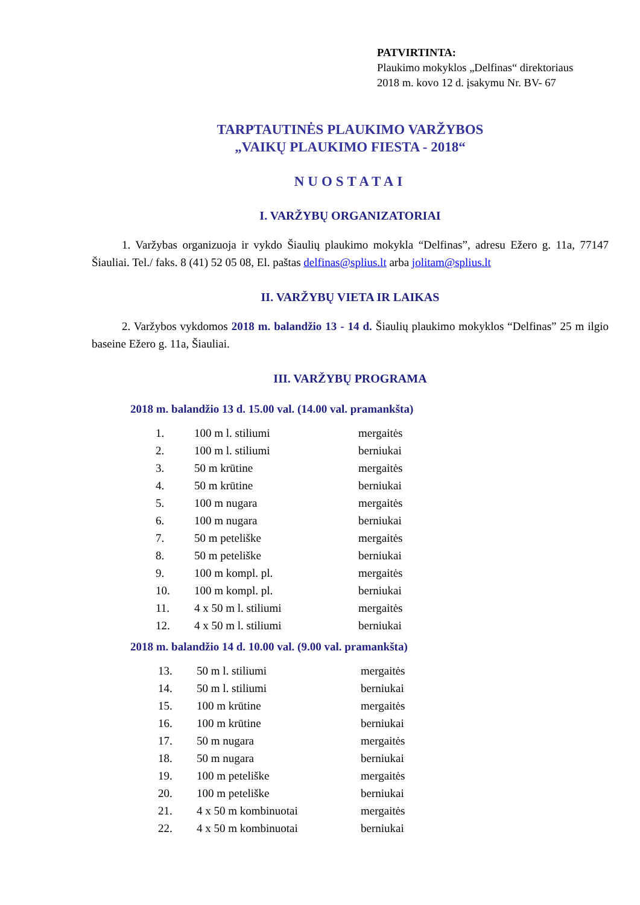PATVIRTINTA:
Plaukimo mokyklos „Delfinas“ direktoriaus
2018 m. kovo 12 d. įsakymu Nr. BV- 67
TARPTAUTINĖS PLAUKIMO VARŽYBOS
„VAIKŲ PLAUKIMO FIESTA - 2018“
NUOSTATAI
I. VARŽYBŲ ORGANIZATORIAI
1. Varžybas organizuoja ir vykdo Šiaulių plaukimo mokykla “Delfinas”, adresu Ežero g. 11a, 77147 Šiauliai. Tel./ faks. 8 (41) 52 05 08, El. paštas delfinas@splius.lt arba jolitam@splius.lt
II. VARŽYBŲ VIETA IR LAIKAS
2. Varžybos vykdomos 2018 m. balandžio 13 - 14 d. Šiaulių plaukimo mokyklos “Delfinas” 25 m ilgio baseine Ežero g. 11a, Šiauliai.
III. VARŽYBŲ PROGRAMA
2018 m. balandžio 13 d. 15.00 val. (14.00 val. pramankšta)
| 1. | 100 m l. stiliumi | mergaitės |
| 2. | 100 m l. stiliumi | berniukai |
| 3. | 50 m krūtine | mergaitės |
| 4. | 50 m krūtine | berniukai |
| 5. | 100 m nugara | mergaitės |
| 6. | 100 m nugara | berniukai |
| 7. | 50 m peteliške | mergaitės |
| 8. | 50 m peteliške | berniukai |
| 9. | 100 m kompl. pl. | mergaitės |
| 10. | 100 m kompl. pl. | berniukai |
| 11. | 4 x 50 m l. stiliumi | mergaitės |
| 12. | 4 x 50 m l. stiliumi | berniukai |
2018 m. balandžio 14 d. 10.00 val. (9.00 val. pramankšta)
| 13. | 50 m l. stiliumi | mergaitės |
| 14. | 50 m l. stiliumi | berniukai |
| 15. | 100 m krūtine | mergaitės |
| 16. | 100 m krūtine | berniukai |
| 17. | 50 m nugara | mergaitės |
| 18. | 50 m nugara | berniukai |
| 19. | 100 m peteliške | mergaitės |
| 20. | 100 m peteliške | berniukai |
| 21. | 4 x 50 m kombinuotai | mergaitės |
| 22. | 4 x 50 m kombinuotai | berniukai |